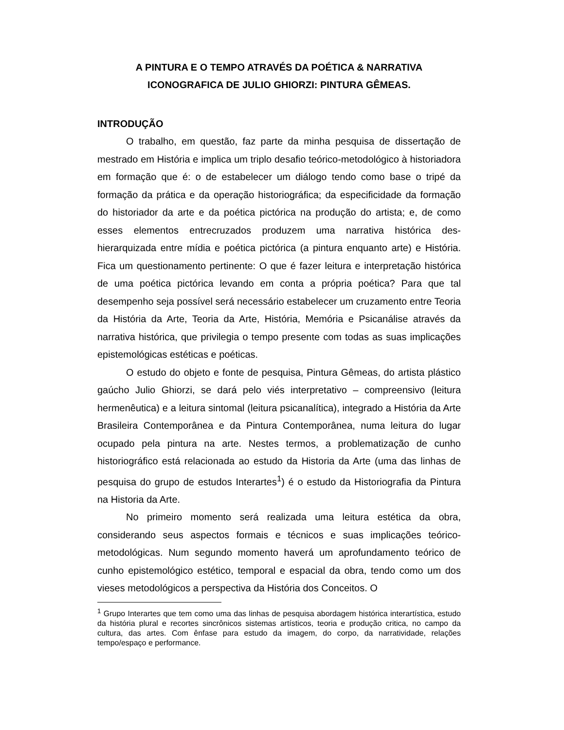A PINTURA E O TEMPO ATRAVÉS DA POÉTICA & NARRATIVA
ICONOGRAFICA DE JULIO GHIORZI: PINTURA GÊMEAS.
INTRODUÇÃO
O trabalho, em questão, faz parte da minha pesquisa de dissertação de mestrado em História e implica um triplo desafio teórico-metodológico à historiadora em formação que é: o de estabelecer um diálogo tendo como base o tripé da formação da prática e da operação historiográfica; da especificidade da formação do historiador da arte e da poética pictórica na produção do artista; e, de como esses elementos entrecruzados produzem uma narrativa histórica des-hierarquizada entre mídia e poética pictórica (a pintura enquanto arte) e História. Fica um questionamento pertinente: O que é fazer leitura e interpretação histórica de uma poética pictórica levando em conta a própria poética? Para que tal desempenho seja possível será necessário estabelecer um cruzamento entre Teoria da História da Arte, Teoria da Arte, História, Memória e Psicanálise através da narrativa histórica, que privilegia o tempo presente com todas as suas implicações epistemológicas estéticas e poéticas.
O estudo do objeto e fonte de pesquisa, Pintura Gêmeas, do artista plástico gaúcho Julio Ghiorzi, se dará pelo viés interpretativo – compreensivo (leitura hermenêutica) e a leitura sintomal (leitura psicanalítica), integrado a História da Arte Brasileira Contemporânea e da Pintura Contemporânea, numa leitura do lugar ocupado pela pintura na arte. Nestes termos, a problematização de cunho historiográfico está relacionada ao estudo da Historia da Arte (uma das linhas de pesquisa do grupo de estudos Interartes<sup>1</sup>) é o estudo da Historiografia da Pintura na Historia da Arte.
No primeiro momento será realizada uma leitura estética da obra, considerando seus aspectos formais e técnicos e suas implicações teórico-metodológicas. Num segundo momento haverá um aprofundamento teórico de cunho epistemológico estético, temporal e espacial da obra, tendo como um dos vieses metodológicos a perspectiva da História dos Conceitos. O
<sup>1</sup> Grupo Interartes que tem como uma das linhas de pesquisa abordagem histórica interartística, estudo da história plural e recortes sincrônicos sistemas artísticos, teoria e produção critica, no campo da cultura, das artes. Com ênfase para estudo da imagem, do corpo, da narratividade, relações tempo/espaço e performance.